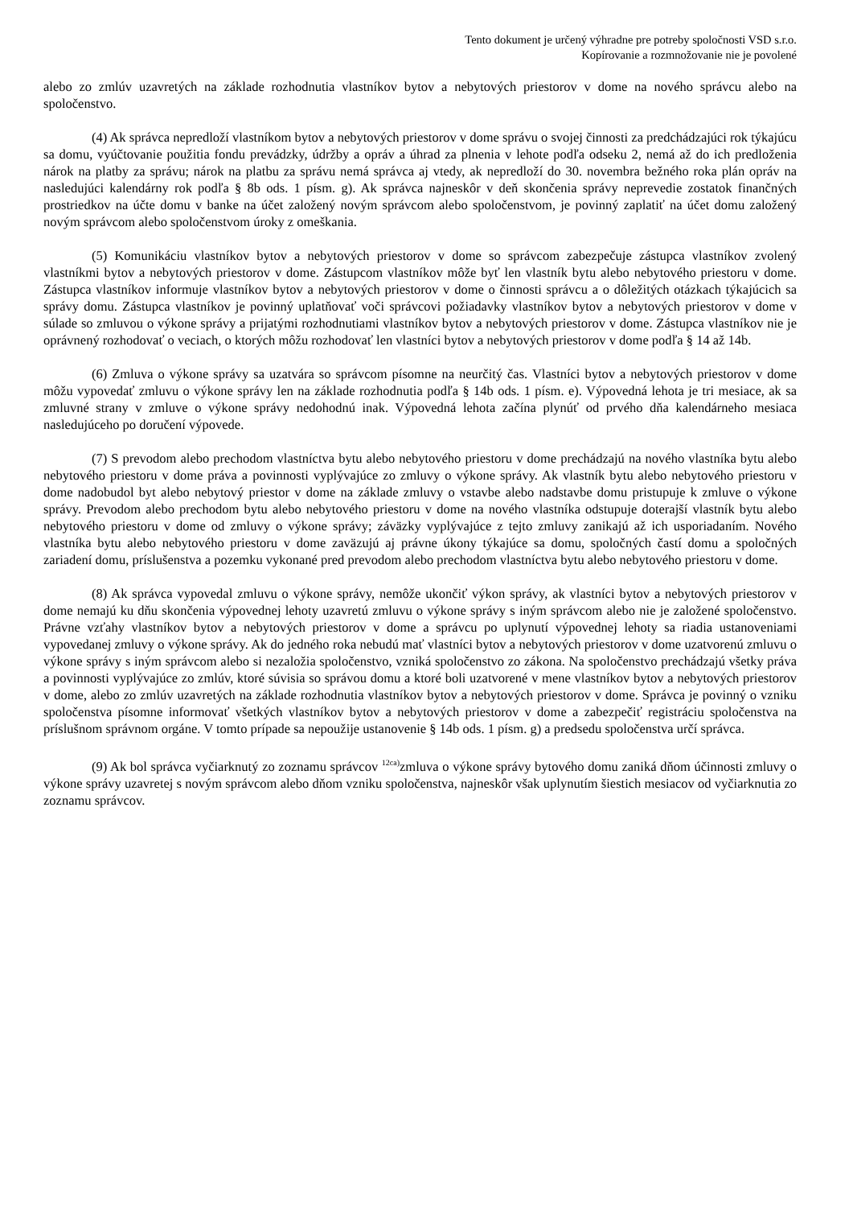Tento dokument je určený výhradne pre potreby spoločnosti VSD s.r.o.
Kopírovanie a rozmnožovanie nie je povolené
alebo zo zmlúv uzavretých na základe rozhodnutia vlastníkov bytov a nebytových priestorov v dome na nového správcu alebo na spoločenstvo.
(4) Ak správca nepredloží vlastníkom bytov a nebytových priestorov v dome správu o svojej činnosti za predchádzajúci rok týkajúcu sa domu, vyúčtovanie použitia fondu prevádzky, údržby a opráv a úhrad za plnenia v lehote podľa odseku 2, nemá až do ich predloženia nárok na platby za správu; nárok na platbu za správu nemá správca aj vtedy, ak nepredloží do 30. novembra bežného roka plán opráv na nasledujúci kalendárny rok podľa § 8b ods. 1 písm. g). Ak správca najneskôr v deň skončenia správy neprevedie zostatok finančných prostriedkov na účte domu v banke na účet založený novým správcom alebo spoločenstvom, je povinný zaplatiť na účet domu založený novým správcom alebo spoločenstvom úroky z omeškania.
(5) Komunikáciu vlastníkov bytov a nebytových priestorov v dome so správcom zabezpečuje zástupca vlastníkov zvolený vlastníkmi bytov a nebytových priestorov v dome. Zástupcom vlastníkov môže byť len vlastník bytu alebo nebytového priestoru v dome. Zástupca vlastníkov informuje vlastníkov bytov a nebytových priestorov v dome o činnosti správcu a o dôležitých otázkach týkajúcich sa správy domu. Zástupca vlastníkov je povinný uplatňovať voči správcovi požiadavky vlastníkov bytov a nebytových priestorov v dome v súlade so zmluvou o výkone správy a prijatými rozhodnutiami vlastníkov bytov a nebytových priestorov v dome. Zástupca vlastníkov nie je oprávnený rozhodovať o veciach, o ktorých môžu rozhodovať len vlastníci bytov a nebytových priestorov v dome podľa § 14 až 14b.
(6) Zmluva o výkone správy sa uzatvára so správcom písomne na neurčitý čas. Vlastníci bytov a nebytových priestorov v dome môžu vypovedať zmluvu o výkone správy len na základe rozhodnutia podľa § 14b ods. 1 písm. e). Výpovedná lehota je tri mesiace, ak sa zmluvné strany v zmluve o výkone správy nedohodnú inak. Výpovedná lehota začína plynúť od prvého dňa kalendárneho mesiaca nasledujúceho po doručení výpovede.
(7) S prevodom alebo prechodom vlastníctva bytu alebo nebytového priestoru v dome prechádzajú na nového vlastníka bytu alebo nebytového priestoru v dome práva a povinnosti vyplývajúce zo zmluvy o výkone správy. Ak vlastník bytu alebo nebytového priestoru v dome nadobudol byt alebo nebytový priestor v dome na základe zmluvy o vstavbe alebo nadstavbe domu pristupuje k zmluve o výkone správy. Prevodom alebo prechodom bytu alebo nebytového priestoru v dome na nového vlastníka odstupuje doterajší vlastník bytu alebo nebytového priestoru v dome od zmluvy o výkone správy; záväzky vyplývajúce z tejto zmluvy zanikajú až ich usporiadaním. Nového vlastníka bytu alebo nebytového priestoru v dome zaväzujú aj právne úkony týkajúce sa domu, spoločných častí domu a spoločných zariadení domu, príslušenstva a pozemku vykonané pred prevodom alebo prechodom vlastníctva bytu alebo nebytového priestoru v dome.
(8) Ak správca vypovedal zmluvu o výkone správy, nemôže ukončiť výkon správy, ak vlastníci bytov a nebytových priestorov v dome nemajú ku dňu skončenia výpovednej lehoty uzavretú zmluvu o výkone správy s iným správcom alebo nie je založené spoločenstvo. Právne vzťahy vlastníkov bytov a nebytových priestorov v dome a správcu po uplynutí výpovednej lehoty sa riadia ustanoveniami vypovedanej zmluvy o výkone správy. Ak do jedného roka nebudú mať vlastníci bytov a nebytových priestorov v dome uzatvorenú zmluvu o výkone správy s iným správcom alebo si nezaložia spoločenstvo, vzniká spoločenstvo zo zákona. Na spoločenstvo prechádzajú všetky práva a povinnosti vyplývajúce zo zmlúv, ktoré súvisia so správou domu a ktoré boli uzatvorené v mene vlastníkov bytov a nebytových priestorov v dome, alebo zo zmlúv uzavretých na základe rozhodnutia vlastníkov bytov a nebytových priestorov v dome. Správca je povinný o vzniku spoločenstva písomne informovať všetkých vlastníkov bytov a nebytových priestorov v dome a zabezpečiť registráciu spoločenstva na príslušnom správnom orgáne. V tomto prípade sa nepoužije ustanovenie § 14b ods. 1 písm. g) a predsedu spoločenstva určí správca.
(9) Ak bol správca vyčiarknutý zo zoznamu správcov <sup>12ca)</sup>zmluva o výkone správy bytového domu zaniká dňom účinnosti zmluvy o výkone správy uzavretej s novým správcom alebo dňom vzniku spoločenstva, najneskôr však uplynutím šiestich mesiacov od vyčiarknutia zo zoznamu správcov.